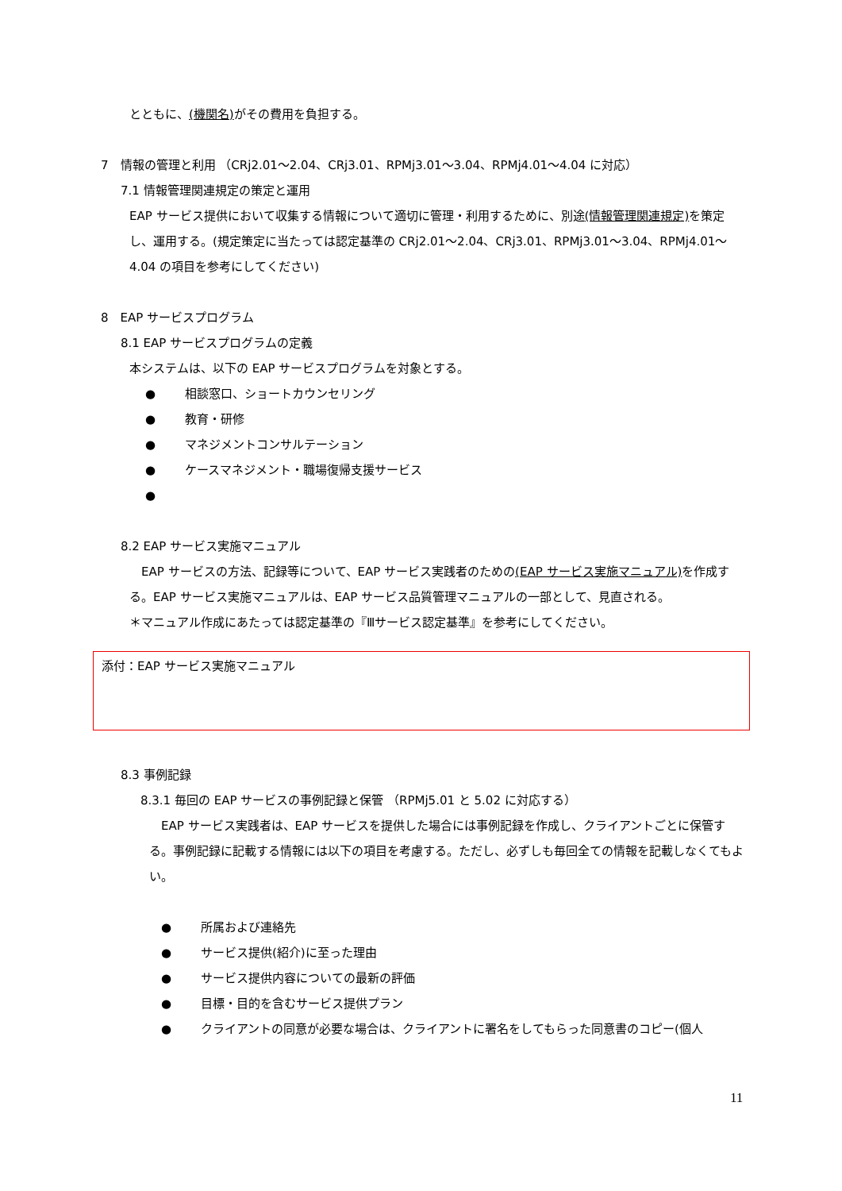とともに、(機関名) がその費用を負担する。
7　情報の管理と利用 （CRj2.01～2.04、CRj3.01、RPMj3.01～3.04、RPMj4.01～4.04 に対応）
7.1 情報管理関連規定の策定と運用
EAP サービス提供において収集する情報について適切に管理・利用するために、別途(情報管理関連規定) を策定し、運用する。(規定策定に当たっては認定基準の CRj2.01～2.04、CRj3.01、RPMj3.01～3.04、RPMj4.01～4.04 の項目を参考にしてください)
8　EAP サービスプログラム
8.1 EAP サービスプログラムの定義
本システムは、以下の EAP サービスプログラムを対象とする。
● 相談窓口、ショートカウンセリング
● 教育・研修
● マネジメントコンサルテーション
● ケースマネジメント・職場復帰支援サービス
●
8.2 EAP サービス実施マニュアル
　EAP サービスの方法、記録等について、EAP サービス実践者のための(EAP サービス実施マニュアル) を作成する。EAP サービス実施マニュアルは、EAP サービス品質管理マニュアルの一部として、見直される。
＊マニュアル作成にあたっては認定基準の『Ⅲサービス認定基準』を参考にしてください。
添付：EAP サービス実施マニュアル
8.3 事例記録
8.3.1 毎回の EAP サービスの事例記録と保管 （RPMj5.01 と 5.02 に対応する）
　EAP サービス実践者は、EAP サービスを提供した場合には事例記録を作成し、クライアントごとに保管する。事例記録に記載する情報には以下の項目を考慮する。ただし、必ずしも毎回全ての情報を記載しなくてもよい。
● 所属および連絡先
● サービス提供(紹介)に至った理由
● サービス提供内容についての最新の評価
● 目標・目的を含むサービス提供プラン
● クライアントの同意が必要な場合は、クライアントに署名をしてもらった同意書のコピー(個人
11